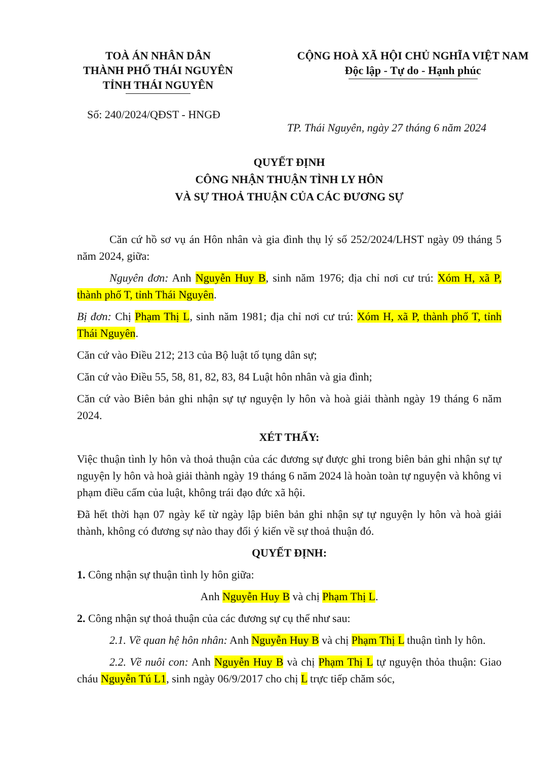TOÀ ÁN NHÂN DÂN
THÀNH PHỐ THÁI NGUYÊN
TỈNH THÁI NGUYÊN
CỘNG HOÀ XÃ HỘI CHỦ NGHĨA VIỆT NAM
Độc lập - Tự do - Hạnh phúc
Số: 240/2024/QĐST - HNGĐ
TP. Thái Nguyên, ngày 27 tháng 6 năm 2024
QUYẾT ĐỊNH
CÔNG NHẬN THUẬN TÌNH LY HÔN
VÀ SỰ THOẢ THUẬN CỦA CÁC ĐƯƠNG SỰ
Căn cứ hồ sơ vụ án Hôn nhân và gia đình thụ lý số 252/2024/LHST ngày 09 tháng 5 năm 2024, giữa:
Nguyên đơn: Anh Nguyễn Huy B, sinh năm 1976; địa chỉ nơi cư trú: Xóm H, xã P, thành phố T, tỉnh Thái Nguyên.
Bị đơn: Chị Phạm Thị L, sinh năm 1981; địa chỉ nơi cư trú: Xóm H, xã P, thành phố T, tỉnh Thái Nguyên.
Căn cứ vào Điều 212; 213 của Bộ luật tố tụng dân sự;
Căn cứ vào Điều 55, 58, 81, 82, 83, 84 Luật hôn nhân và gia đình;
Căn cứ vào Biên bản ghi nhận sự tự nguyện ly hôn và hoà giải thành ngày 19 tháng 6 năm 2024.
XÉT THẤY:
Việc thuận tình ly hôn và thoả thuận của các đương sự được ghi trong biên bản ghi nhận sự tự nguyện ly hôn và hoà giải thành ngày 19 tháng 6 năm 2024 là hoàn toàn tự nguyện và không vi phạm điều cấm của luật, không trái đạo đức xã hội.
Đã hết thời hạn 07 ngày kể từ ngày lập biên bản ghi nhận sự tự nguyện ly hôn và hoà giải thành, không có đương sự nào thay đổi ý kiến về sự thoả thuận đó.
QUYẾT ĐỊNH:
1. Công nhận sự thuận tình ly hôn giữa:
Anh Nguyễn Huy B và chị Phạm Thị L.
2. Công nhận sự thoả thuận của các đương sự cụ thể như sau:
2.1. Về quan hệ hôn nhân: Anh Nguyễn Huy B và chị Phạm Thị L thuận tình ly hôn.
2.2. Về nuôi con: Anh Nguyễn Huy B và chị Phạm Thị L tự nguyện thỏa thuận: Giao cháu Nguyễn Tú L1, sinh ngày 06/9/2017 cho chị L trực tiếp chăm sóc,